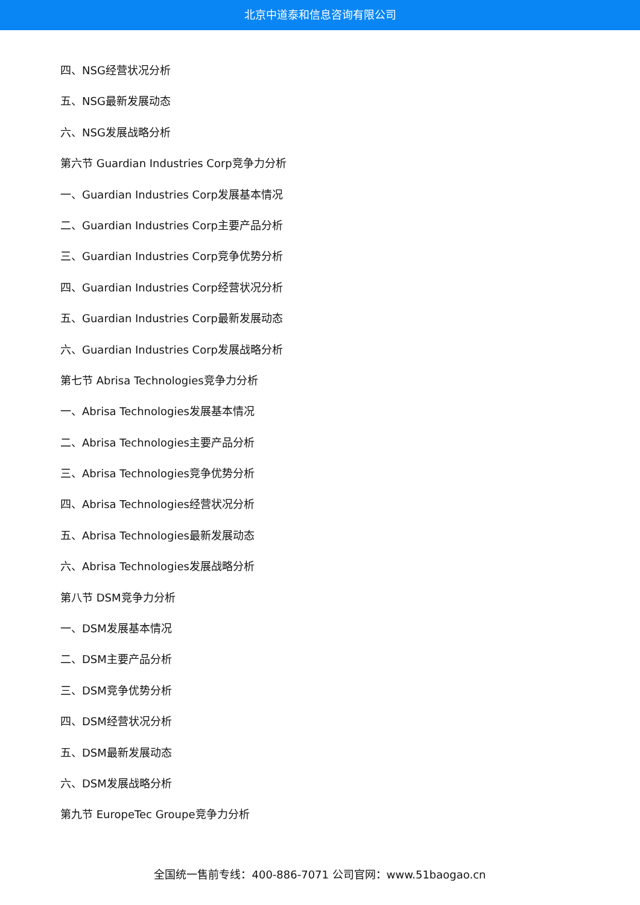北京中道泰和信息咨询有限公司
四、NSG经营状况分析
五、NSG最新发展动态
六、NSG发展战略分析
第六节 Guardian Industries Corp竞争力分析
一、Guardian Industries Corp发展基本情况
二、Guardian Industries Corp主要产品分析
三、Guardian Industries Corp竞争优势分析
四、Guardian Industries Corp经营状况分析
五、Guardian Industries Corp最新发展动态
六、Guardian Industries Corp发展战略分析
第七节 Abrisa Technologies竞争力分析
一、Abrisa Technologies发展基本情况
二、Abrisa Technologies主要产品分析
三、Abrisa Technologies竞争优势分析
四、Abrisa Technologies经营状况分析
五、Abrisa Technologies最新发展动态
六、Abrisa Technologies发展战略分析
第八节 DSM竞争力分析
一、DSM发展基本情况
二、DSM主要产品分析
三、DSM竞争优势分析
四、DSM经营状况分析
五、DSM最新发展动态
六、DSM发展战略分析
第九节 EuropeTec Groupe竞争力分析
全国统一售前专线：400-886-7071 公司官网：www.51baogao.cn